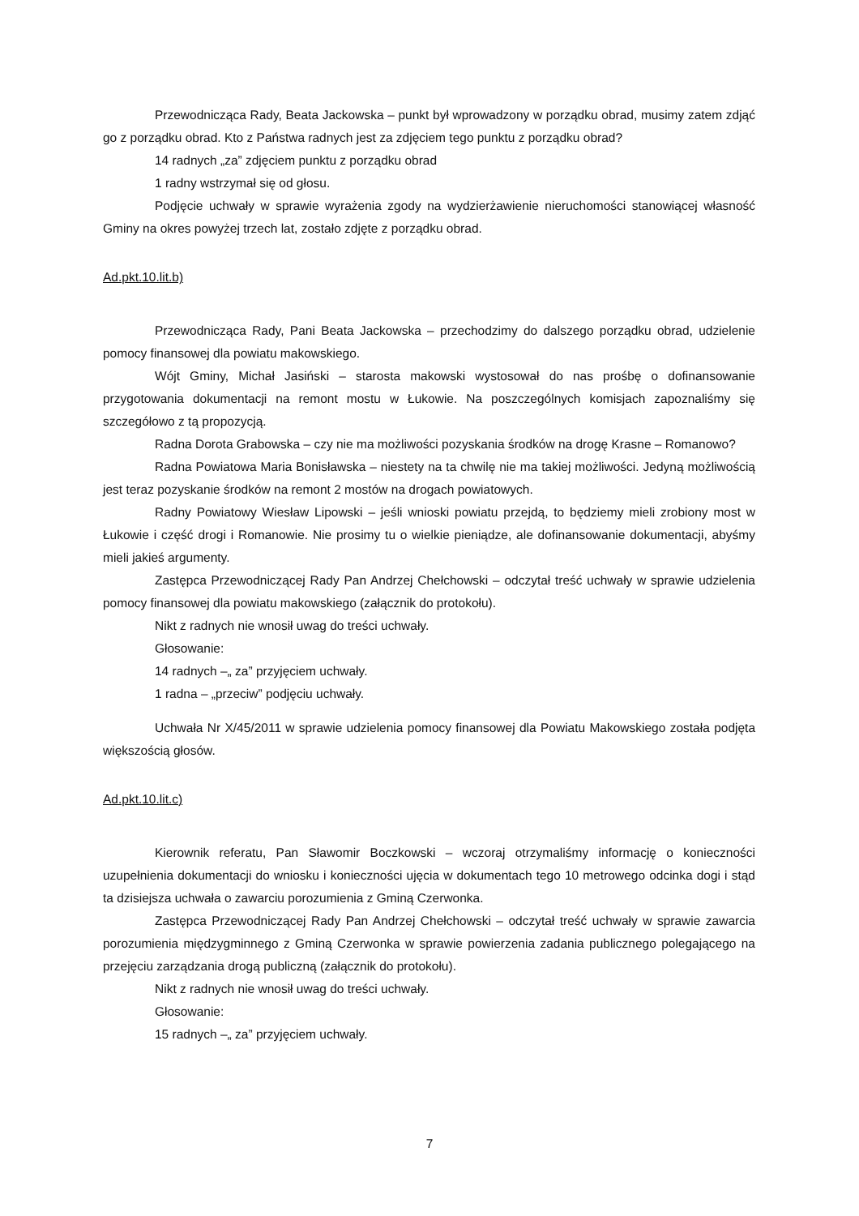Przewodnicząca Rady, Beata Jackowska – punkt był wprowadzony w porządku obrad, musimy zatem zdjąć go z porządku obrad. Kto z Państwa radnych jest za zdjęciem tego punktu z porządku obrad?
14 radnych „za” zdjęciem punktu z porządku obrad
1 radny wstrzymał się od głosu.
Podjęcie uchwały w sprawie wyrażenia zgody na wydzierżawienie nieruchomości stanowiącej własność Gminy na okres powyżej trzech lat, zostało zdjęte z porządku obrad.
Ad.pkt.10.lit.b)
Przewodnicząca Rady, Pani Beata Jackowska – przechodzimy do dalszego porządku obrad, udzielenie pomocy finansowej dla powiatu makowskiego.
Wójt Gminy, Michał Jasiński – starosta makowski wystosował do nas prośbę o dofinansowanie przygotowania dokumentacji na remont mostu w Łukowie. Na poszczególnych komisjach zapoznaliśmy się szczegółowo z tą propozycją.
Radna Dorota Grabowska – czy nie ma możliwości pozyskania środków na drogę Krasne – Romanowo?
Radna Powiatowa Maria Bonisławska – niestety na ta chwilę nie ma takiej możliwości. Jedyną możliwością jest teraz pozyskanie środków na remont 2 mostów na drogach powiatowych.
Radny Powiatowy Wiesław Lipowski – jeśli wnioski powiatu przejdą, to będziemy mieli zrobiony most w Łukowie i część drogi i Romanowie. Nie prosimy tu o wielkie pieniądze, ale dofinansowanie dokumentacji, abyśmy mieli jakieś argumenty.
Zastępca Przewodniczącej Rady Pan Andrzej Chełchowski – odczytał treść uchwały w sprawie udzielenia pomocy finansowej dla powiatu makowskiego (załącznik do protokołu).
Nikt z radnych nie wnosił uwag do treści uchwały.
Głosowanie:
14 radnych –„ za” przyjęciem uchwały.
1 radna – „przeciw” podjęciu uchwały.
Uchwała Nr X/45/2011 w sprawie udzielenia pomocy finansowej dla Powiatu Makowskiego została podjęta większością głosów.
Ad.pkt.10.lit.c)
Kierownik referatu, Pan Sławomir Boczkowski – wczoraj otrzymaliśmy informację o konieczności uzupełnienia dokumentacji do wniosku i konieczności ujęcia w dokumentach tego 10 metrowego odcinka dogi i stąd ta dzisiejsza uchwała o zawarciu porozumienia z Gminą Czerwonka.
Zastępca Przewodniczącej Rady Pan Andrzej Chełchowski – odczytał treść uchwały w sprawie zawarcia porozumienia międzygminnego z Gminą Czerwonka w sprawie powierzenia zadania publicznego polegającego na przejęciu zarządzania drogą publiczną (załącznik do protokołu).
Nikt z radnych nie wnosił uwag do treści uchwały.
Głosowanie:
15 radnych –„ za” przyjęciem uchwały.
7